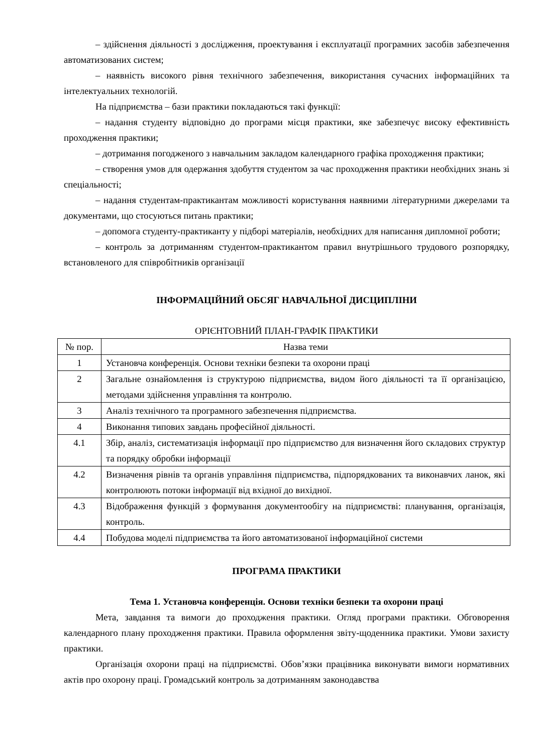– здійснення діяльності з дослідження, проектування і експлуатації програмних засобів забезпечення автоматизованих систем;
– наявність високого рівня технічного забезпечення, використання сучасних інформаційних та інтелектуальних технологій.
На підприємства – бази практики покладаються такі функції:
– надання студенту відповідно до програми місця практики, яке забезпечує високу ефективність проходження практики;
– дотримання погодженого з навчальним закладом календарного графіка проходження практики;
– створення умов для одержання здобуття студентом за час проходження практики необхідних знань зі спеціальності;
– надання студентам-практикантам можливості користування наявними літературними джерелами та документами, що стосуються питань практики;
– допомога студенту-практиканту у підборі матеріалів, необхідних для написання дипломної роботи;
– контроль за дотриманням студентом-практикантом правил внутрішнього трудового розпорядку, встановленого для співробітників організації
ІНФОРМАЦІЙНИЙ ОБСЯГ НАВЧАЛЬНОЇ ДИСЦИПЛІНИ
ОРІЄНТОВНИЙ ПЛАН-ГРАФІК ПРАКТИКИ
| № пор. | Назва теми |
| 1 | Установча конференція. Основи техніки безпеки та охорони праці |
| 2 | Загальне ознайомлення із структурою підприємства, видом його діяльності та її організацією, методами здійснення управління та контролю. |
| 3 | Аналіз технічного та програмного забезпечення підприємства. |
| 4 | Виконання типових завдань професійної діяльності. |
| 4.1 | Збір, аналіз, систематизація інформації про підприємство для визначення його складових структур та порядку обробки інформації |
| 4.2 | Визначення рівнів та органів управління підприємства, підпорядкованих та виконавчих ланок, які контролюють потоки інформації від вхідної до вихідної. |
| 4.3 | Відображення функцій з формування документообігу на підприємстві: планування, організація, контроль. |
| 4.4 | Побудова моделі підприємства та його автоматизованої інформаційної системи |
ПРОГРАМА ПРАКТИКИ
Тема 1. Установча конференція. Основи техніки безпеки та охорони праці
Мета, завдання та вимоги до проходження практики. Огляд програми практики. Обговорення календарного плану проходження практики. Правила оформлення звіту-щоденника практики. Умови захисту практики.
Організація охорони праці на підприємстві. Обов’язки працівника виконувати вимоги нормативних актів про охорону праці. Громадський контроль за дотриманням законодавства